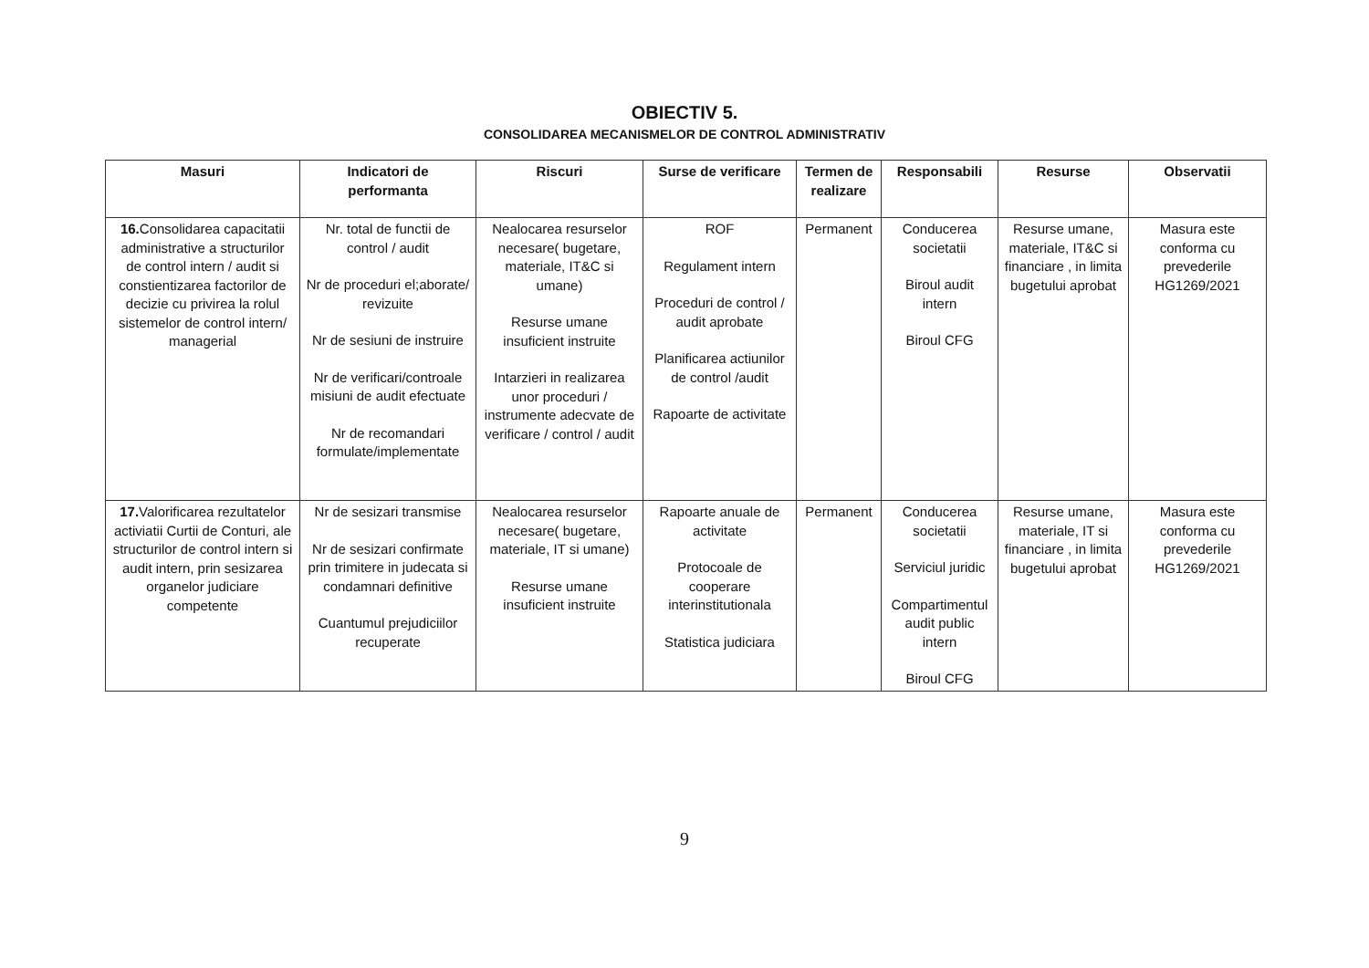OBIECTIV 5.
CONSOLIDAREA MECANISMELOR DE CONTROL ADMINISTRATIV
| Masuri | Indicatori de performanta | Riscuri | Surse de verificare | Termen de realizare | Responsabili | Resurse | Observatii |
| --- | --- | --- | --- | --- | --- | --- | --- |
| 16. Consolidarea capacitatii administrative a structurilor de control intern / audit si constientizarea factorilor de decizie cu privirea la rolul sistemelor de control intern/ managerial | Nr. total de functii de control / audit Nr de proceduri el;aborate/ revizuite Nr de sesiuni de instruire Nr de verificari/controale misiuni de audit efectuate Nr de recomandari formulate/implementate | Nealocarea resurselor necesare( bugetare, materiale, IT&C si umane) Resurse umane insuficient instruite Intarzieri in realizarea unor proceduri / instrumente adecvate de verificare / control / audit | ROF Regulament intern Proceduri de control / audit aprobate Planificarea actiunilor de control /audit Rapoarte de activitate | Permanent | Conducerea societatii Biroul audit intern Biroul CFG | Resurse umane, materiale, IT&C si financiare , in limita bugetului aprobat | Masura este conforma cu prevederile HG1269/2021 |
| 17. Valorificarea rezultatelor activiatii Curtii de Conturi, ale structurilor de control intern si audit intern, prin sesizarea organelor judiciare competente | Nr de sesizari transmise Nr de sesizari confirmate prin trimitere in judecata si condamnari definitive Cuantumul prejudiciilor recuperate | Nealocarea resurselor necesare( bugetare, materiale, IT si umane) Resurse umane insuficient instruite | Rapoarte anuale de activitate Protocoale de cooperare interinstitutionala Statistica judiciara | Permanent | Conducerea societatii Serviciul juridic Compartimentul audit public intern Biroul CFG | Resurse umane, materiale, IT si financiare , in limita bugetului aprobat | Masura este conforma cu prevederile HG1269/2021 |
9